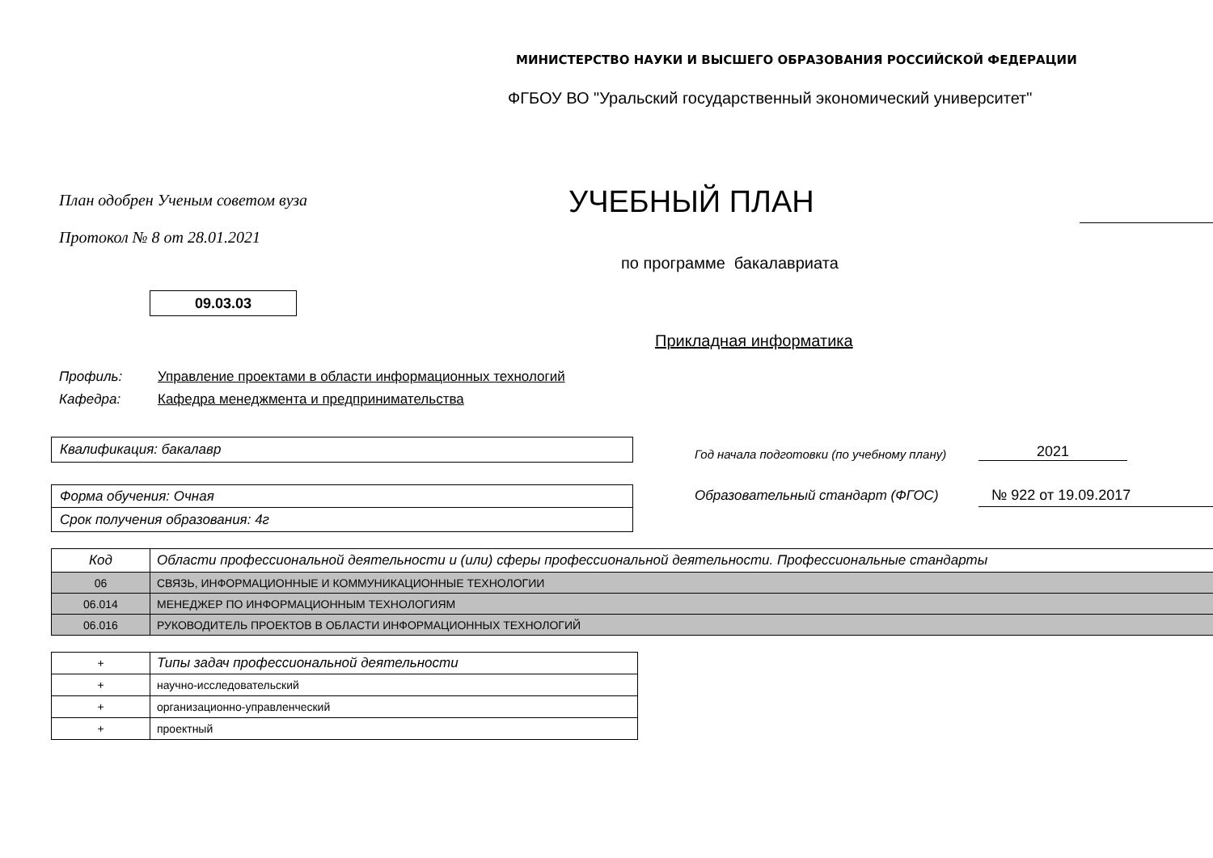МИНИСТЕРСТВО НАУКИ И ВЫСШЕГО ОБРАЗОВАНИЯ РОССИЙСКОЙ ФЕДЕРАЦИИ
ФГБОУ ВО "Уральский государственный экономический университет"
План одобрен Ученым советом вуза
УЧЕБНЫЙ ПЛАН
Протокол № 8 от 28.01.2021
по программе бакалавриата
09.03.03
Прикладная информатика
Профиль: Управление проектами в области информационных технологий
Кафедра: Кафедра менеджмента и предпринимательства
Квалификация: бакалавр
Год начала подготовки (по учебному плану)
2021
Форма обучения: Очная
Срок получения образования: 4г
Образовательный стандарт (ФГОС)
№ 922 от 19.09.2017
| Код | Области профессиональной деятельности и (или) сферы профессиональной деятельности. Профессиональные стандарты |
| 06 | СВЯЗЬ, ИНФОРМАЦИОННЫЕ И КОММУНИКАЦИОННЫЕ ТЕХНОЛОГИИ |
| 06.014 | МЕНЕДЖЕР ПО ИНФОРМАЦИОННЫМ ТЕХНОЛОГИЯМ |
| 06.016 | РУКОВОДИТЕЛЬ ПРОЕКТОВ В ОБЛАСТИ ИНФОРМАЦИОННЫХ ТЕХНОЛОГИЙ |
| + | Типы задач профессиональной деятельности |
| + | научно-исследовательский |
| + | организационно-управленческий |
| + | проектный |